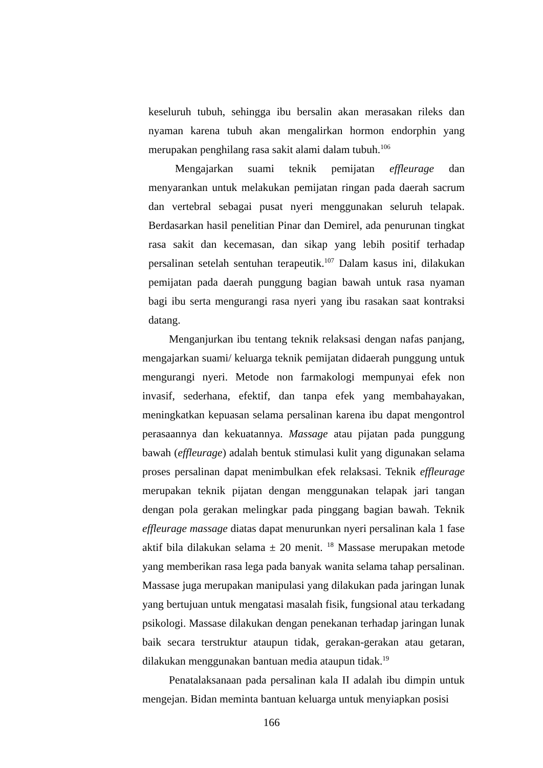keseluruh tubuh, sehingga ibu bersalin akan merasakan rileks dan nyaman karena tubuh akan mengalirkan hormon endorphin yang merupakan penghilang rasa sakit alami dalam tubuh.<sup>106</sup>
Mengajarkan suami teknik pemijatan effleurage dan menyarankan untuk melakukan pemijatan ringan pada daerah sacrum dan vertebral sebagai pusat nyeri menggunakan seluruh telapak. Berdasarkan hasil penelitian Pinar dan Demirel, ada penurunan tingkat rasa sakit dan kecemasan, dan sikap yang lebih positif terhadap persalinan setelah sentuhan terapeutik.<sup>107</sup> Dalam kasus ini, dilakukan pemijatan pada daerah punggung bagian bawah untuk rasa nyaman bagi ibu serta mengurangi rasa nyeri yang ibu rasakan saat kontraksi datang.
Menganjurkan ibu tentang teknik relaksasi dengan nafas panjang, mengajarkan suami/ keluarga teknik pemijatan didaerah punggung untuk mengurangi nyeri. Metode non farmakologi mempunyai efek non invasif, sederhana, efektif, dan tanpa efek yang membahayakan, meningkatkan kepuasan selama persalinan karena ibu dapat mengontrol perasaannya dan kekuatannya. Massage atau pijatan pada punggung bawah (effleurage) adalah bentuk stimulasi kulit yang digunakan selama proses persalinan dapat menimbulkan efek relaksasi. Teknik effleurage merupakan teknik pijatan dengan menggunakan telapak jari tangan dengan pola gerakan melingkar pada pinggang bagian bawah. Teknik effleurage massage diatas dapat menurunkan nyeri persalinan kala 1 fase aktif bila dilakukan selama ± 20 menit. <sup>18</sup> Massase merupakan metode yang memberikan rasa lega pada banyak wanita selama tahap persalinan. Massase juga merupakan manipulasi yang dilakukan pada jaringan lunak yang bertujuan untuk mengatasi masalah fisik, fungsional atau terkadang psikologi. Massase dilakukan dengan penekanan terhadap jaringan lunak baik secara terstruktur ataupun tidak, gerakan-gerakan atau getaran, dilakukan menggunakan bantuan media ataupun tidak.<sup>19</sup>
Penatalaksanaan pada persalinan kala II adalah ibu dimpin untuk mengejan. Bidan meminta bantuan keluarga untuk menyiapkan posisi
166